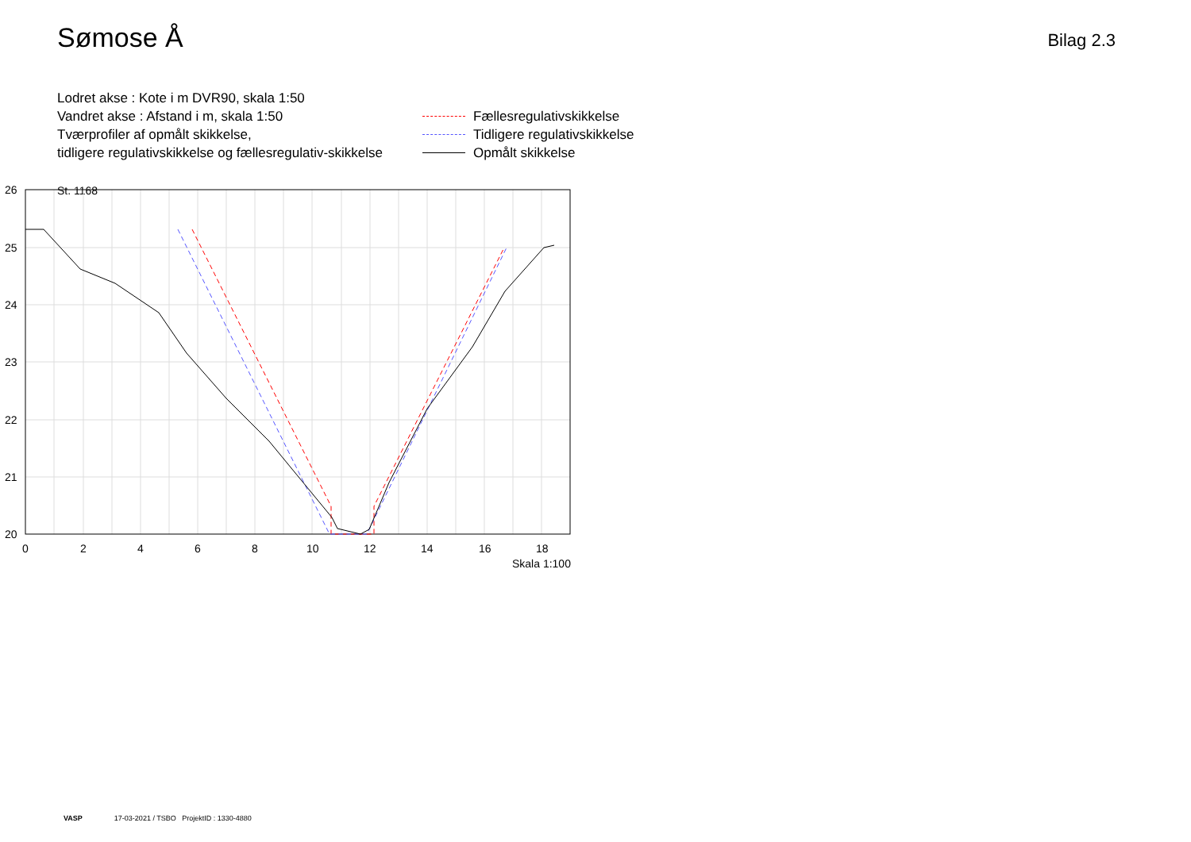Sømose Å
Bilag 2.3
Lodret akse : Kote i m DVR90, skala 1:50
Vandret akse : Afstand i m, skala 1:50
Tværprofiler af opmålt skikkelse,
tidligere regulativskikkelse og fællesregulativ-skikkelse
Fællesregulativskikkelse
Tidligere regulativskikkelse
Opmålt skikkelse
St. 1168
26
25
24
23
22
21
20
0
2
4
6
8
10
12
14
16
18
Skala 1:100
VASP 17-03-2021 / TSBO ProjektID : 1330-4880